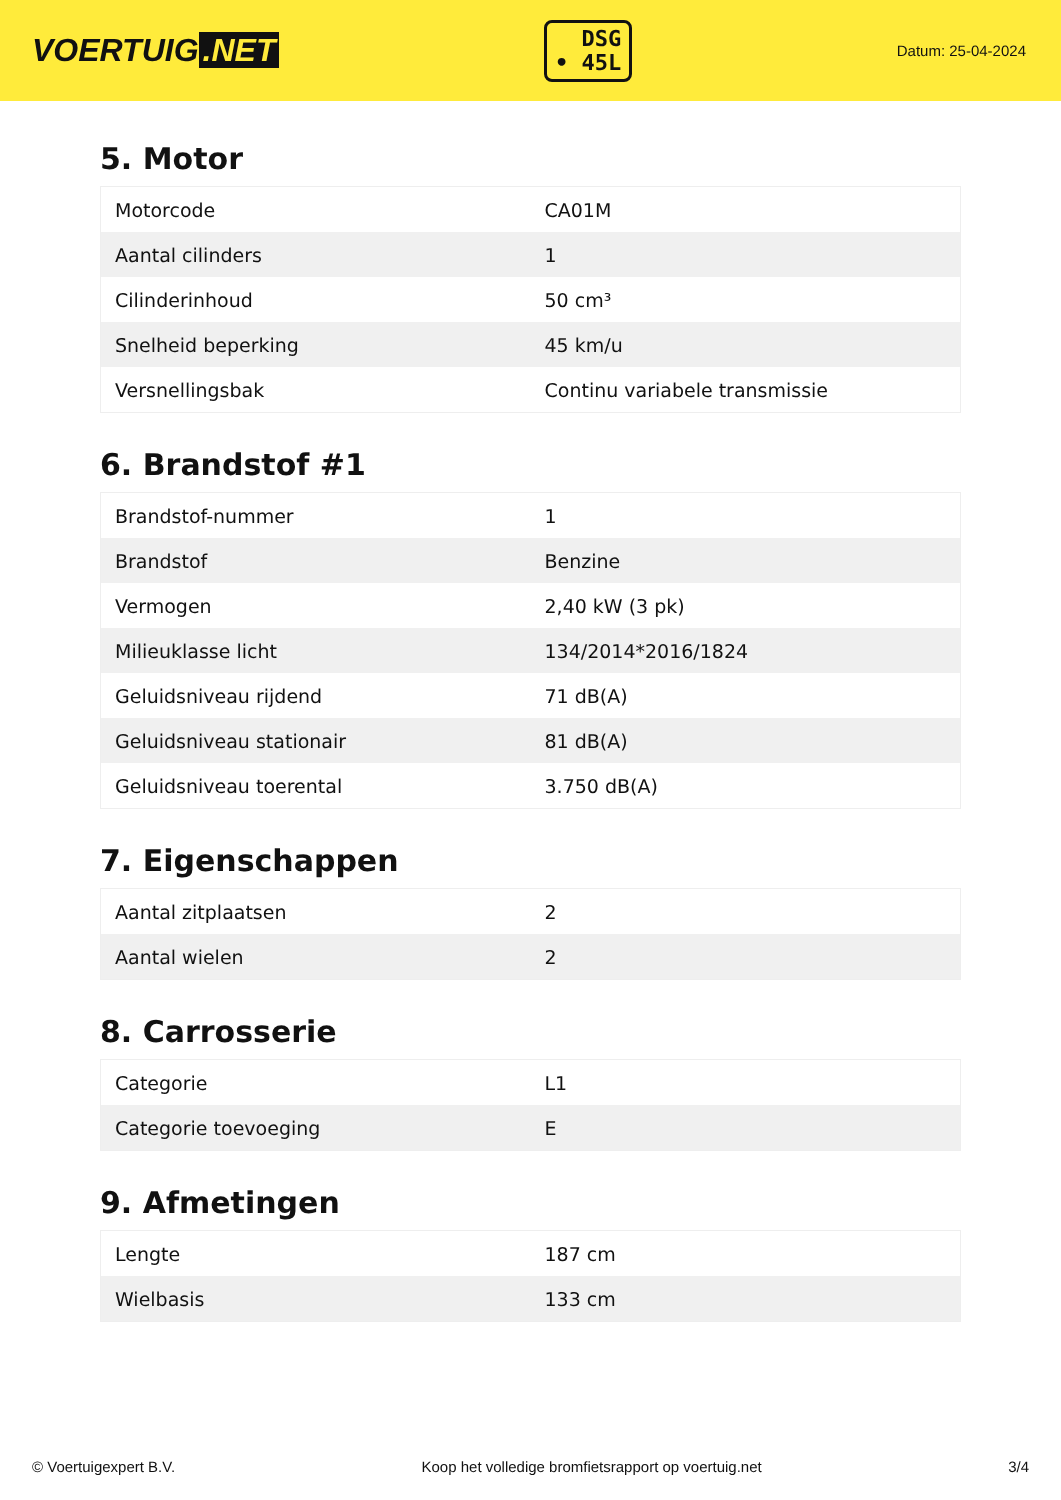VOERTUIG.NET
DSG
• 45L
Datum: 25-04-2024
5. Motor
| Motorcode | CA01M |
| Aantal cilinders | 1 |
| Cilinderinhoud | 50 cm³ |
| Snelheid beperking | 45 km/u |
| Versnellingsbak | Continu variabele transmissie |
6. Brandstof #1
| Brandstof-nummer | 1 |
| Brandstof | Benzine |
| Vermogen | 2,40 kW (3 pk) |
| Milieuklasse licht | 134/2014*2016/1824 |
| Geluidsniveau rijdend | 71 dB(A) |
| Geluidsniveau stationair | 81 dB(A) |
| Geluidsniveau toerental | 3.750 dB(A) |
7. Eigenschappen
| Aantal zitplaatsen | 2 |
| Aantal wielen | 2 |
8. Carrosserie
| Categorie | L1 |
| Categorie toevoeging | E |
9. Afmetingen
| Lengte | 187 cm |
| Wielbasis | 133 cm |
© Voertuigexpert B.V. Koop het volledige bromfietsrapport op voertuig.net 3/4